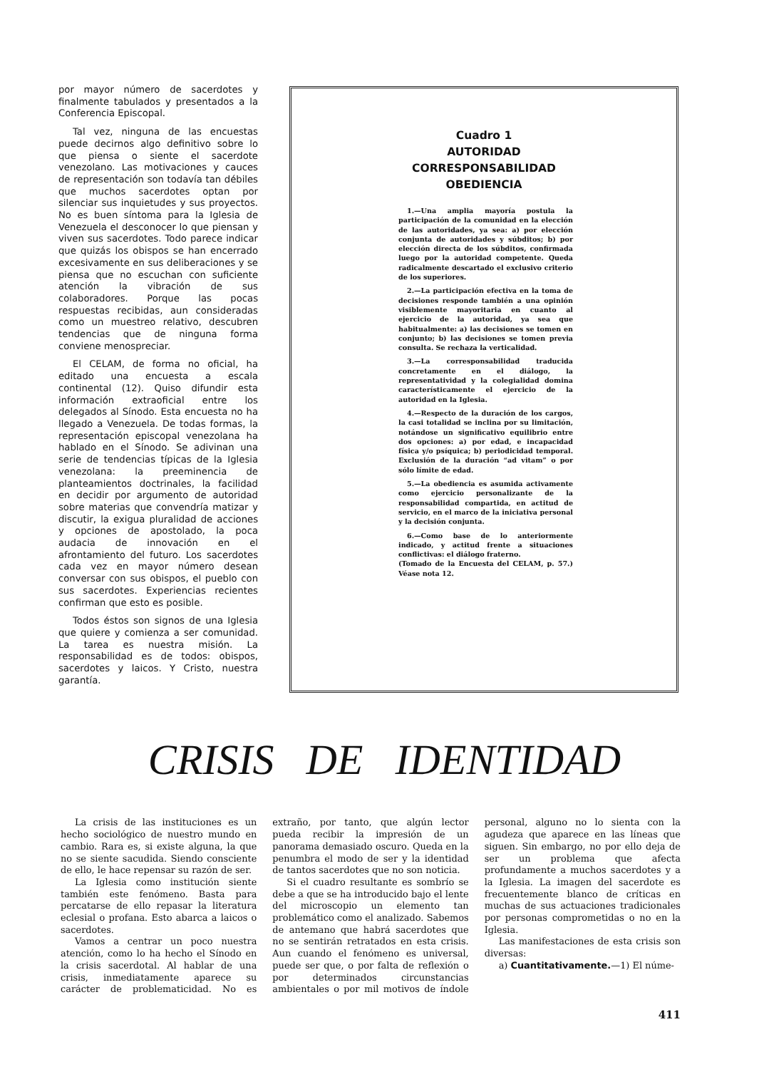por mayor número de sacerdotes y finalmente tabulados y presentados a la Conferencia Episcopal.
Tal vez, ninguna de las encuestas puede decirnos algo definitivo sobre lo que piensa o siente el sacerdote venezolano. Las motivaciones y cauces de representación son todavía tan débiles que muchos sacerdotes optan por silenciar sus inquietudes y sus proyectos. No es buen síntoma para la Iglesia de Venezuela el desconocer lo que piensan y viven sus sacerdotes. Todo parece indicar que quizás los obispos se han encerrado excesivamente en sus deliberaciones y se piensa que no escuchan con suficiente atención la vibración de sus colaboradores. Porque las pocas respuestas recibidas, aun consideradas como un muestreo relativo, descubren tendencias que de ninguna forma conviene menospreciar.
El CELAM, de forma no oficial, ha editado una encuesta a escala continental (12). Quiso difundir esta información extraoficial entre los delegados al Sínodo. Esta encuesta no ha llegado a Venezuela. De todas formas, la representación episcopal venezolana ha hablado en el Sínodo. Se adivinan una serie de tendencias típicas de la Iglesia venezolana: la preeminencia de planteamientos doctrinales, la facilidad en decidir por argumento de autoridad sobre materias que convendría matizar y discutir, la exigua pluralidad de acciones y opciones de apostolado, la poca audacia de innovación en el afrontamiento del futuro. Los sacerdotes cada vez en mayor número desean conversar con sus obispos, el pueblo con sus sacerdotes. Experiencias recientes confirman que esto es posible.
Todos éstos son signos de una Iglesia que quiere y comienza a ser comunidad. La tarea es nuestra misión. La responsabilidad es de todos: obispos, sacerdotes y laicos. Y Cristo, nuestra garantía.
Cuadro 1
AUTORIDAD
CORRESPONSABILIDAD
OBEDIENCIA
1.—Una amplia mayoría postula la participación de la comunidad en la elección de las autoridades, ya sea: a) por elección conjunta de autoridades y súbditos; b) por elección directa de los súbditos, confirmada luego por la autoridad competente. Queda radicalmente descartado el exclusivo criterio de los superiores.
2.—La participación efectiva en la toma de decisiones responde también a una opinión visiblemente mayoritaria en cuanto al ejercicio de la autoridad, ya sea que habitualmente: a) las decisiones se tomen en conjunto; b) las decisiones se tomen previa consulta. Se rechaza la verticalidad.
3.—La corresponsabilidad traducida concretamente en el diálogo, la representatividad y la colegialidad domina característicamente el ejercicio de la autoridad en la Iglesia.
4.—Respecto de la duración de los cargos, la casi totalidad se inclina por su limitación, notándose un significativo equilibrio entre dos opciones: a) por edad, e incapacidad física y/o psíquica; b) periodicidad temporal. Exclusión de la duración “ad vitam” o por sólo límite de edad.
5.—La obediencia es asumida activamente como ejercicio personalizante de la responsabilidad compartida, en actitud de servicio, en el marco de la iniciativa personal y la decisión conjunta.
6.—Como base de lo anteriormente indicado, y actitud frente a situaciones conflictivas: el diálogo fraterno.
(Tomado de la Encuesta del CELAM, p. 57.) Véase nota 12.
CRISIS DE IDENTIDAD
La crisis de las instituciones es un hecho sociológico de nuestro mundo en cambio. Rara es, si existe alguna, la que no se siente sacudida. Siendo consciente de ello, le hace repensar su razón de ser.
La Iglesia como institución siente también este fenómeno. Basta para percatarse de ello repasar la literatura eclesial o profana. Esto abarca a laicos o sacerdotes.
Vamos a centrar un poco nuestra atención, como lo ha hecho el Sínodo en la crisis sacerdotal. Al hablar de una crisis, inmediatamente aparece su carácter de problematicidad. No es extraño, por tanto, que algún lector pueda recibir la impresión de un panorama demasiado oscuro. Queda en la penumbra el modo de ser y la identidad de tantos sacerdotes que no son noticia.
Si el cuadro resultante es sombrío se debe a que se ha introducido bajo el lente del microscopio un elemento tan problemático como el analizado. Sabemos de antemano que habrá sacerdotes que no se sentirán retratados en esta crisis. Aun cuando el fenómeno es universal, puede ser que, o por falta de reflexión o por determinados circunstancias ambientales o por mil motivos de índole personal, alguno no lo sienta con la agudeza que aparece en las líneas que siguen. Sin embargo, no por ello deja de ser un problema que afecta profundamente a muchos sacerdotes y a la Iglesia. La imagen del sacerdote es frecuentemente blanco de críticas en muchas de sus actuaciones tradicionales por personas comprometidas o no en la Iglesia.
Las manifestaciones de esta crisis son diversas:
a) Cuantitativamente.—1) El núme-
411